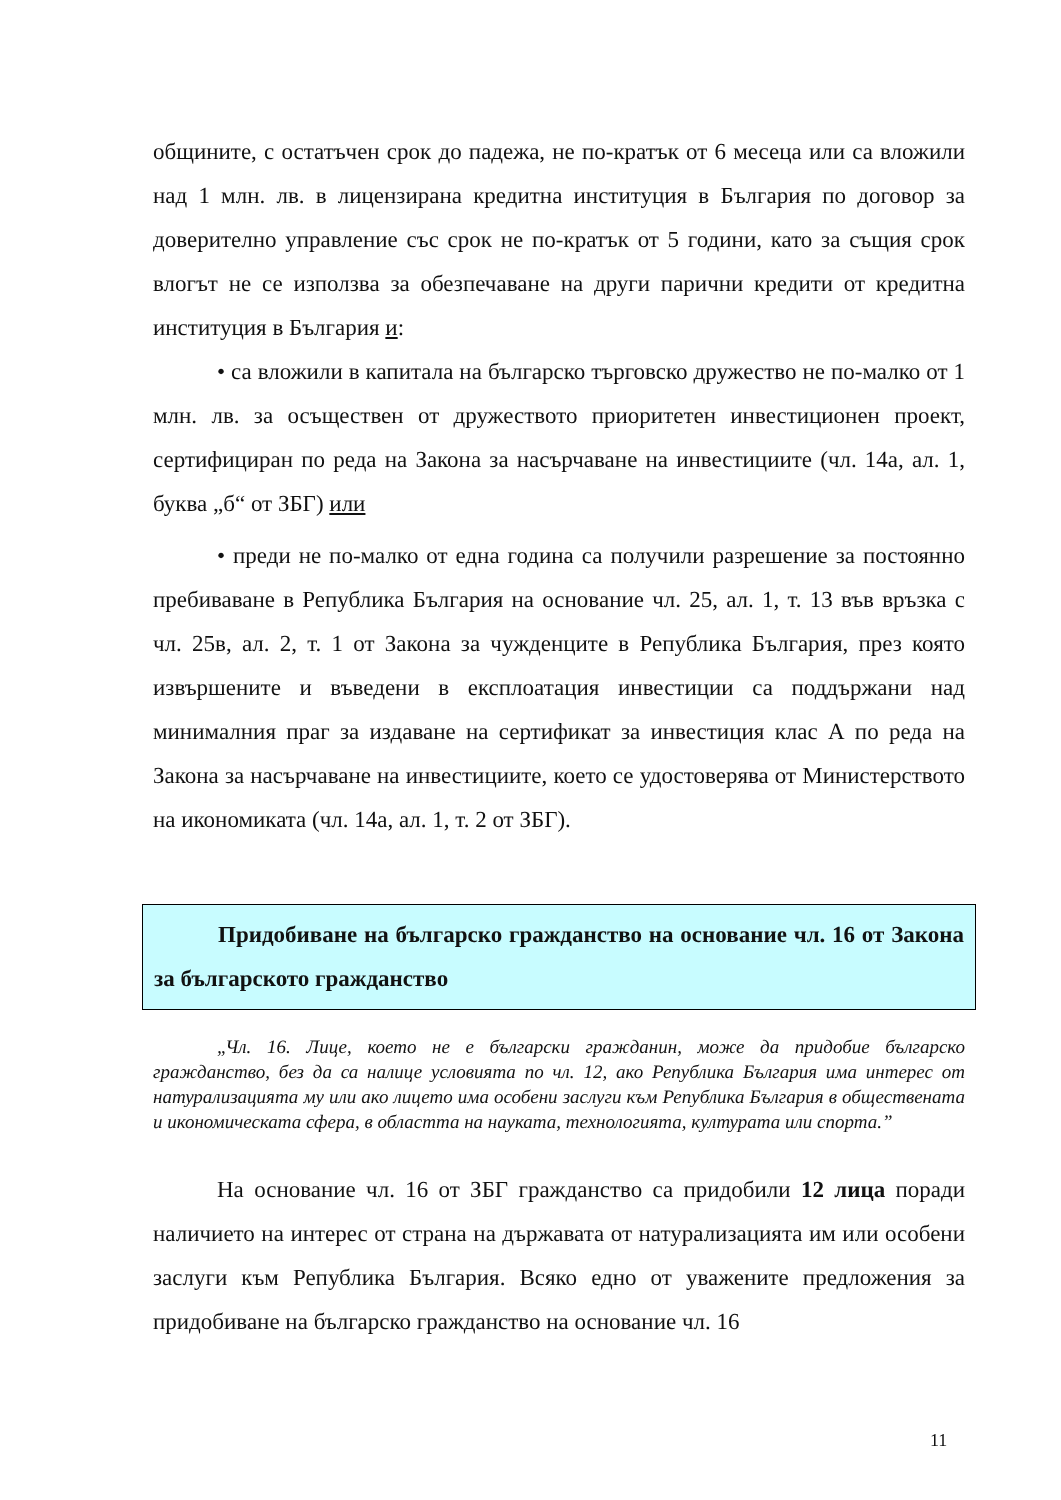общините, с остатъчен срок до падежа, не по-кратък от 6 месеца или са вложили над 1 млн. лв. в лицензирана кредитна институция в България по договор за доверително управление със срок не по-кратък от 5 години, като за същия срок влогът не се използва за обезпечаване на други парични кредити от кредитна институция в България и:
• са вложили в капитала на българско търговско дружество не по-малко от 1 млн. лв. за осъществен от дружеството приоритетен инвестиционен проект, сертифициран по реда на Закона за насърчаване на инвестициите (чл. 14а, ал. 1, буква „б“ от ЗБГ) или
• преди не по-малко от една година са получили разрешение за постоянно пребиваване в Република България на основание чл. 25, ал. 1, т. 13 във връзка с чл. 25в, ал. 2, т. 1 от Закона за чужденците в Република България, през която извършените и въведени в експлоатация инвестиции са поддържани над минималния праг за издаване на сертификат за инвестиция клас А по реда на Закона за насърчаване на инвестициите, което се удостоверява от Министерството на икономиката (чл. 14а, ал. 1, т. 2 от ЗБГ).
Придобиване на българско гражданство на основание чл. 16 от Закона за българското гражданство
„Чл. 16. Лице, което не е български гражданин, може да придобие българско гражданство, без да са налице условията по чл. 12, ако Република България има интерес от натурализацията му или ако лицето има особени заслуги към Република България в обществената и икономическата сфера, в областта на науката, технологията, културата или спорта.”
На основание чл. 16 от ЗБГ гражданство са придобили 12 лица поради наличието на интерес от страна на държавата от натурализацията им или особени заслуги към Република България. Всяко едно от уважените предложения за придобиване на българско гражданство на основание чл. 16
11